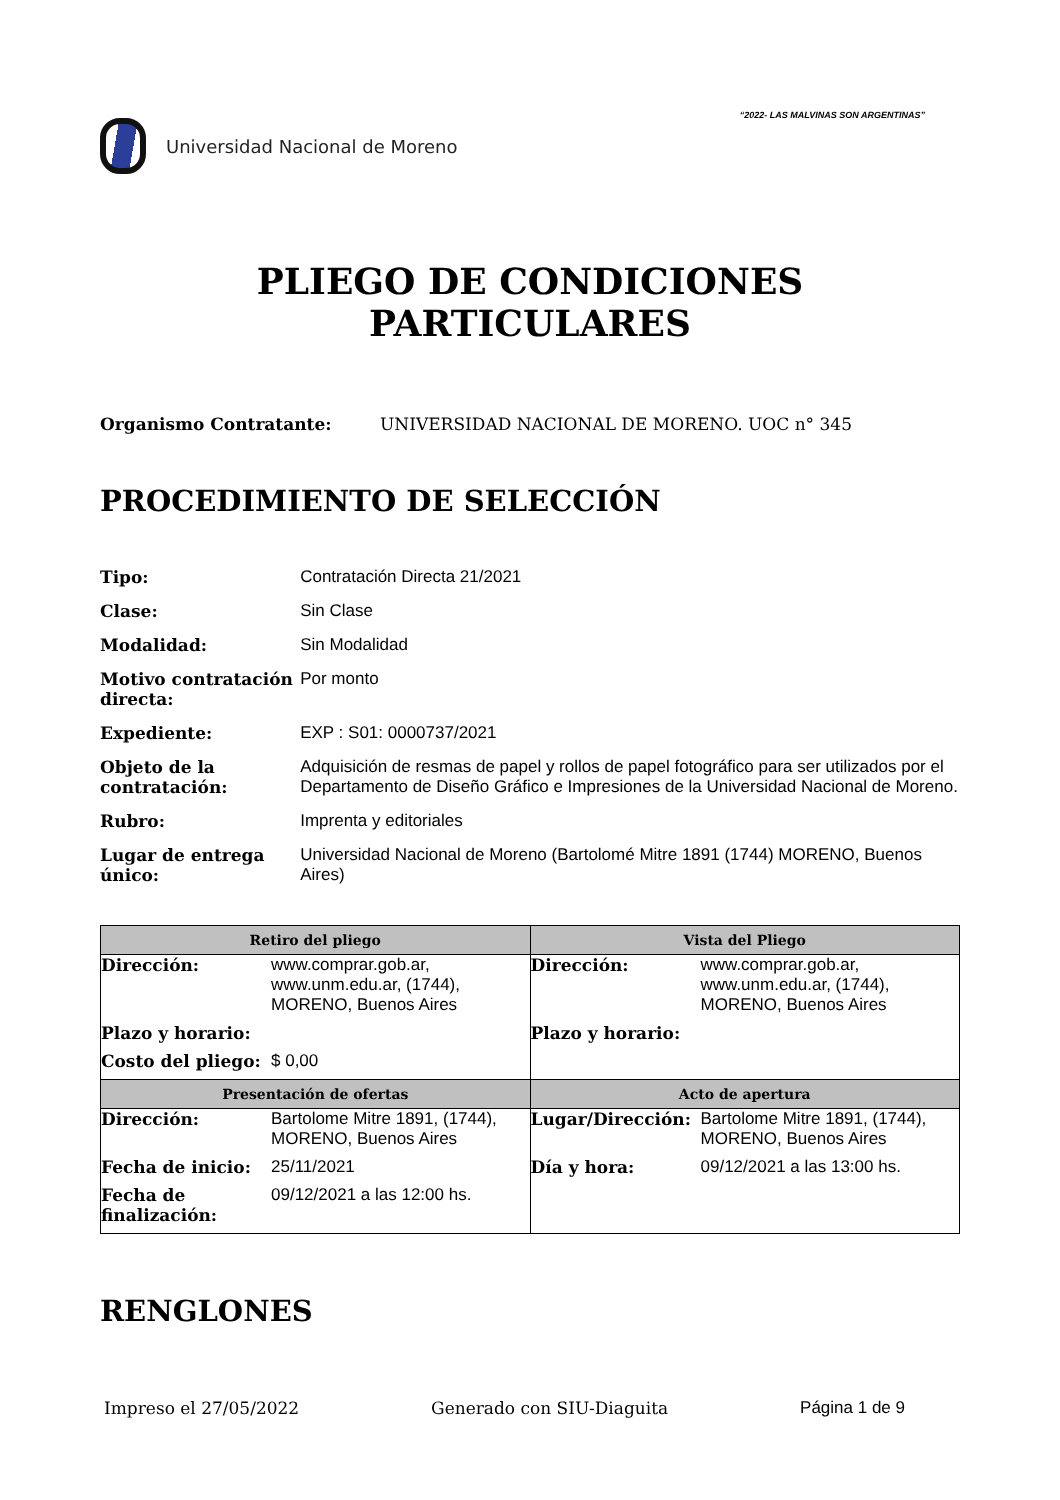Universidad Nacional de Moreno
“2022- LAS MALVINAS SON ARGENTINAS”
PLIEGO DE CONDICIONES
PARTICULARES
Organismo Contratante: UNIVERSIDAD NACIONAL DE MORENO. UOC n° 345
PROCEDIMIENTO DE SELECCIÓN
| Tipo: | Contratación Directa 21/2021 |
| Clase: | Sin Clase |
| Modalidad: | Sin Modalidad |
| Motivo contratación directa: | Por monto |
| Expediente: | EXP : S01: 0000737/2021 |
| Objeto de la contratación: | Adquisición de resmas de papel y rollos de papel fotográfico para ser utilizados por el Departamento de Diseño Gráfico e Impresiones de la Universidad Nacional de Moreno. |
| Rubro: | Imprenta y editoriales |
| Lugar de entrega único: | Universidad Nacional de Moreno (Bartolomé Mitre 1891 (1744) MORENO, Buenos Aires) |
| Retiro del pliego | Vista del Pliego |
| --- | --- |
| / Dirección: / www.comprar.gob.ar, www.unm.edu.ar, (1744), MORENO, Buenos Aires / / Plazo y horario: / / / Costo del pliego: / $ 0,00 / | / Dirección: / www.comprar.gob.ar, www.unm.edu.ar, (1744), MORENO, Buenos Aires / / Plazo y horario: / / |
| Presentación de ofertas | Acto de apertura |
| / Dirección: / Bartolome Mitre 1891, (1744), MORENO, Buenos Aires / / Fecha de inicio: / 25/11/2021 / / Fecha de finalización: / 09/12/2021 a las 12:00 hs. / | / Lugar/Dirección: / Bartolome Mitre 1891, (1744), MORENO, Buenos Aires / / Día y hora: / 09/12/2021 a las 13:00 hs. / |
RENGLONES
Impreso el 27/05/2022 Generado con SIU-Diaguita Página 1 de 9